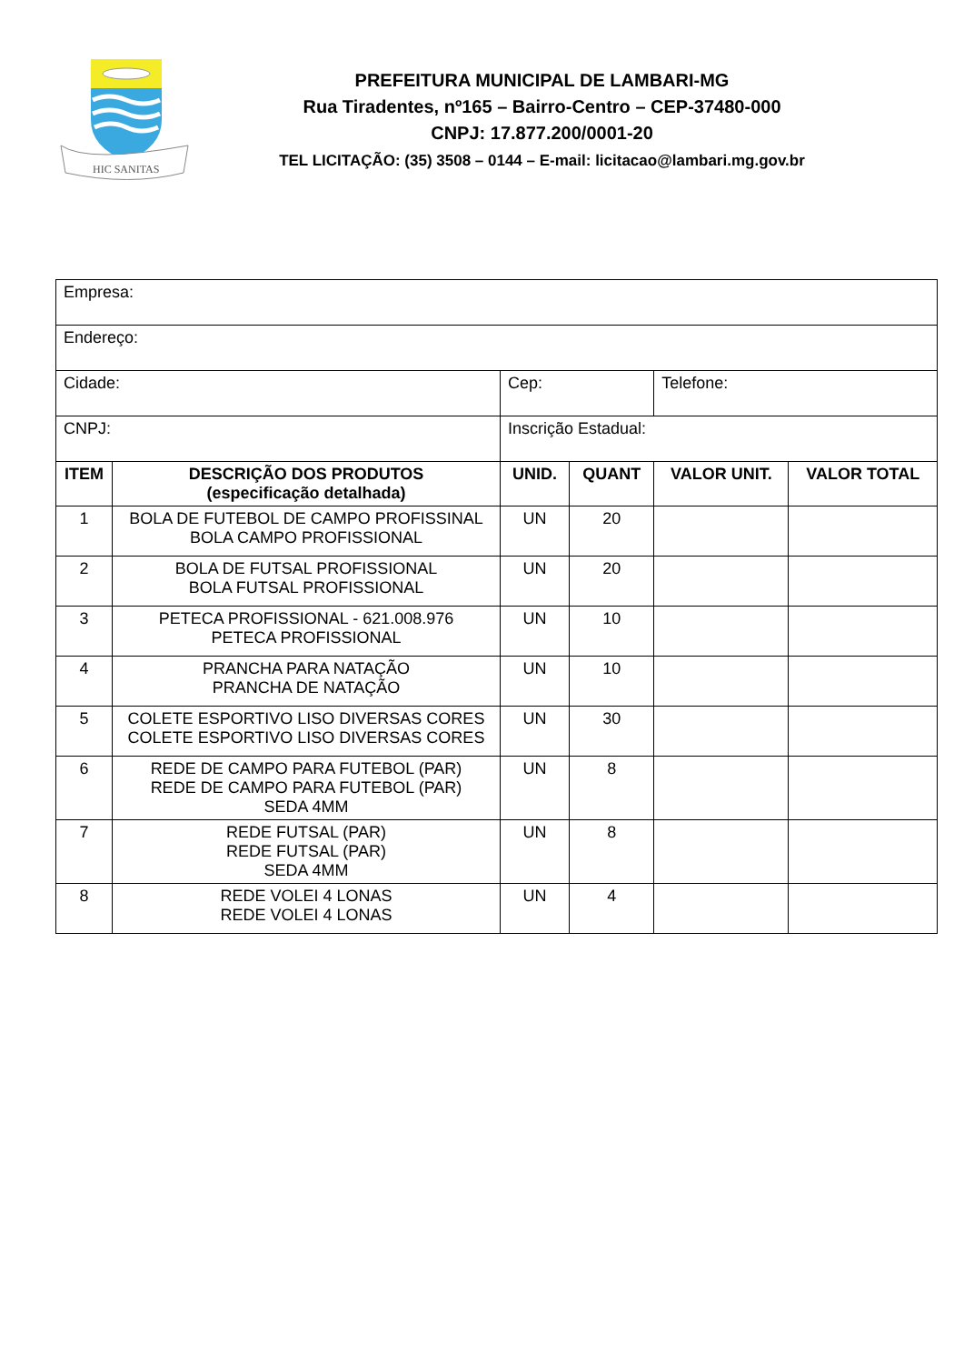HIC SANITAS
PREFEITURA MUNICIPAL DE LAMBARI-MG
Rua Tiradentes, nº165 – Bairro-Centro – CEP-37480-000
CNPJ: 17.877.200/0001-20
TEL LICITAÇÃO: (35) 3508 – 0144 – E-mail: licitacao@lambari.mg.gov.br
| Empresa: | | | | | |
| Endereço: | | | | | |
| Cidade: | | Cep: | | Telefone: | |
| CNPJ: | | Inscrição Estadual: | | | |
| ITEM | DESCRIÇÃO DOS PRODUTOS (especificação detalhada) | UNID. | QUANT | VALOR UNIT. | VALOR TOTAL |
| 1 | BOLA DE FUTEBOL DE CAMPO PROFISSINAL BOLA CAMPO PROFISSIONAL | UN | 20 | | |
| 2 | BOLA DE FUTSAL PROFISSIONAL BOLA FUTSAL PROFISSIONAL | UN | 20 | | |
| 3 | PETECA PROFISSIONAL - 621.008.976 PETECA PROFISSIONAL | UN | 10 | | |
| 4 | PRANCHA PARA NATAÇÃO PRANCHA DE NATAÇÃO | UN | 10 | | |
| 5 | COLETE ESPORTIVO LISO DIVERSAS CORES COLETE ESPORTIVO LISO DIVERSAS CORES | UN | 30 | | |
| 6 | REDE DE CAMPO PARA FUTEBOL (PAR) REDE DE CAMPO PARA FUTEBOL (PAR) SEDA 4MM | UN | 8 | | |
| 7 | REDE FUTSAL (PAR) REDE FUTSAL (PAR) SEDA 4MM | UN | 8 | | |
| 8 | REDE VOLEI 4 LONAS REDE VOLEI 4 LONAS | UN | 4 | | |